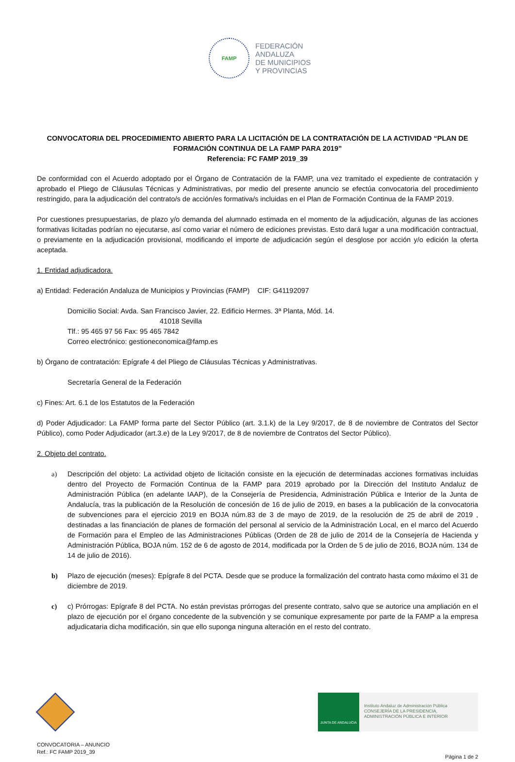FAMP
FEDERACIÓN
ANDALUZA
DE MUNICIPIOS
Y PROVINCIAS
CONVOCATORIA DEL PROCEDIMIENTO ABIERTO PARA LA LICITACIÓN DE LA CONTRATACIÓN DE LA ACTIVIDAD “PLAN DE FORMACIÓN CONTINUA DE LA FAMP PARA 2019”
Referencia: FC FAMP 2019_39
De conformidad con el Acuerdo adoptado por el Órgano de Contratación de la FAMP, una vez tramitado el expediente de contratación y aprobado el Pliego de Cláusulas Técnicas y Administrativas, por medio del presente anuncio se efectúa convocatoria del procedimiento restringido, para la adjudicación del contrato/s de acción/es formativa/s incluidas en el Plan de Formación Continua de la FAMP 2019.
Por cuestiones presupuestarias, de plazo y/o demanda del alumnado estimada en el momento de la adjudicación, algunas de las acciones formativas licitadas podrían no ejecutarse, así como variar el número de ediciones previstas. Esto dará lugar a una modificación contractual, o previamente en la adjudicación provisional, modificando el importe de adjudicación según el desglose por acción y/o edición la oferta aceptada.
1. Entidad adjudicadora.
a) Entidad: Federación Andaluza de Municipios y Provincias (FAMP) CIF: G41192097
Domicilio Social: Avda. San Francisco Javier, 22. Edificio Hermes. 3ª Planta, Mód. 14.
41018 Sevilla
Tlf.: 95 465 97 56 Fax: 95 465 7842
Correo electrónico: gestioneconomica@famp.es
b) Órgano de contratación: Epígrafe 4 del Pliego de Cláusulas Técnicas y Administrativas.
Secretaría General de la Federación
c) Fines: Art. 6.1 de los Estatutos de la Federación
d) Poder Adjudicador: La FAMP forma parte del Sector Público (art. 3.1.k) de la Ley 9/2017, de 8 de noviembre de Contratos del Sector Público), como Poder Adjudicador (art.3.e) de la Ley 9/2017, de 8 de noviembre de Contratos del Sector Público).
2. Objeto del contrato.
a) Descripción del objeto: La actividad objeto de licitación consiste en la ejecución de determinadas acciones formativas incluidas dentro del Proyecto de Formación Continua de la FAMP para 2019 aprobado por la Dirección del Instituto Andaluz de Administración Pública (en adelante IAAP), de la Consejería de Presidencia, Administración Pública e Interior de la Junta de Andalucía, tras la publicación de la Resolución de concesión de 16 de julio de 2019, en bases a la publicación de la convocatoria de subvenciones para el ejercicio 2019 en BOJA núm.83 de 3 de mayo de 2019, de la resolución de 25 de abril de 2019 , destinadas a las financiación de planes de formación del personal al servicio de la Administración Local, en el marco del Acuerdo de Formación para el Empleo de las Administraciones Públicas (Orden de 28 de julio de 2014 de la Consejería de Hacienda y Administración Pública, BOJA núm. 152 de 6 de agosto de 2014, modificada por la Orden de 5 de julio de 2016, BOJA núm. 134 de 14 de julio de 2016).
b) Plazo de ejecución (meses): Epígrafe 8 del PCTA. Desde que se produce la formalización del contrato hasta como máximo el 31 de diciembre de 2019.
c) c) Prórrogas: Epígrafe 8 del PCTA. No están previstas prórrogas del presente contrato, salvo que se autorice una ampliación en el plazo de ejecución por el órgano concedente de la subvención y se comunique expresamente por parte de la FAMP a la empresa adjudicataria dicha modificación, sin que ello suponga ninguna alteración en el resto del contrato.
JUNTA DE ANDALUCIA
Instituto Andaluz de Administración Pública
CONSEJERÍA DE LA PRESIDENCIA,
ADMINISTRACIÓN PÚBLICA E INTERIOR
CONVOCATORIA – ANUNCIO
Ref.: FC FAMP 2019_39
Página 1 de 2